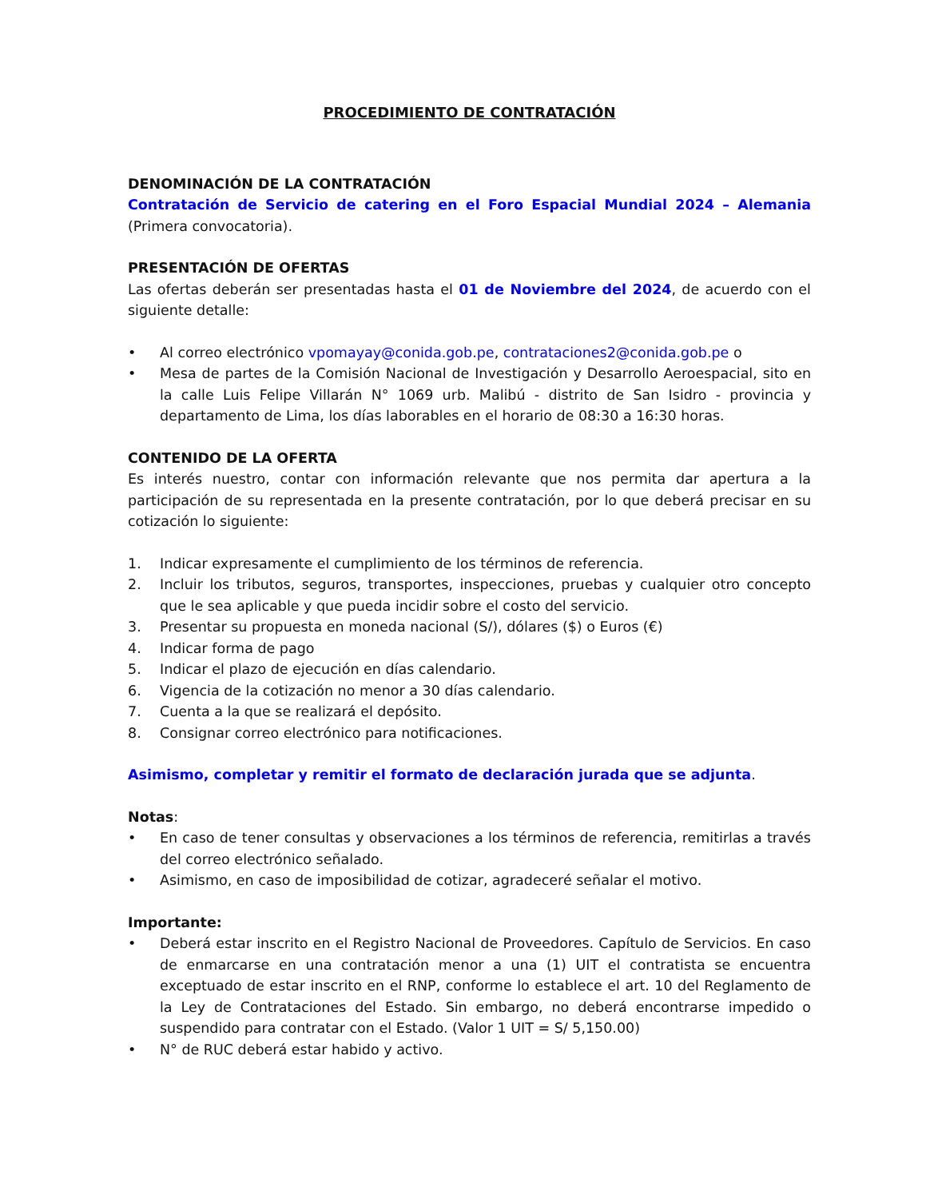PROCEDIMIENTO DE CONTRATACIÓN
DENOMINACIÓN DE LA CONTRATACIÓN
Contratación de Servicio de catering en el Foro Espacial Mundial 2024 – Alemania (Primera convocatoria).
PRESENTACIÓN DE OFERTAS
Las ofertas deberán ser presentadas hasta el 01 de Noviembre del 2024, de acuerdo con el siguiente detalle:
• Al correo electrónico vpomayay@conida.gob.pe, contrataciones2@conida.gob.pe o
• Mesa de partes de la Comisión Nacional de Investigación y Desarrollo Aeroespacial, sito en la calle Luis Felipe Villarán N° 1069 urb. Malibú - distrito de San Isidro - provincia y departamento de Lima, los días laborables en el horario de 08:30 a 16:30 horas.
CONTENIDO DE LA OFERTA
Es interés nuestro, contar con información relevante que nos permita dar apertura a la participación de su representada en la presente contratación, por lo que deberá precisar en su cotización lo siguiente:
1. Indicar expresamente el cumplimiento de los términos de referencia.
2. Incluir los tributos, seguros, transportes, inspecciones, pruebas y cualquier otro concepto que le sea aplicable y que pueda incidir sobre el costo del servicio.
3. Presentar su propuesta en moneda nacional (S/), dólares ($) o Euros (€)
4. Indicar forma de pago
5. Indicar el plazo de ejecución en días calendario.
6. Vigencia de la cotización no menor a 30 días calendario.
7. Cuenta a la que se realizará el depósito.
8. Consignar correo electrónico para notificaciones.
Asimismo, completar y remitir el formato de declaración jurada que se adjunta.
Notas:
• En caso de tener consultas y observaciones a los términos de referencia, remitirlas a través del correo electrónico señalado.
• Asimismo, en caso de imposibilidad de cotizar, agradeceré señalar el motivo.
Importante:
• Deberá estar inscrito en el Registro Nacional de Proveedores. Capítulo de Servicios. En caso de enmarcarse en una contratación menor a una (1) UIT el contratista se encuentra exceptuado de estar inscrito en el RNP, conforme lo establece el art. 10 del Reglamento de la Ley de Contrataciones del Estado. Sin embargo, no deberá encontrarse impedido o suspendido para contratar con el Estado. (Valor 1 UIT = S/ 5,150.00)
• N° de RUC deberá estar habido y activo.